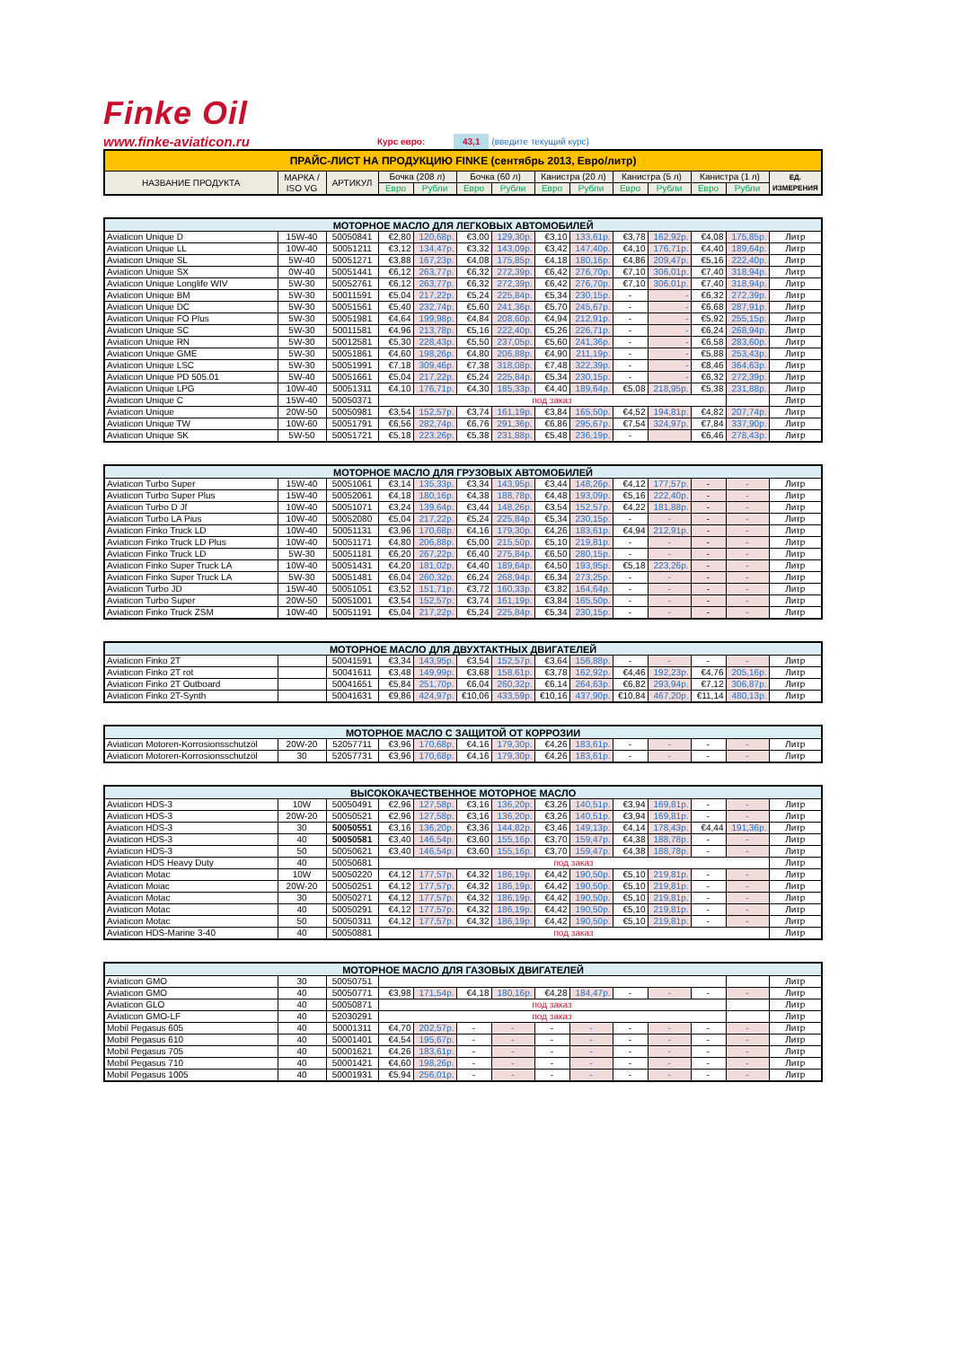Finke Oil
www.finke-aviaticon.ru Курс евро: 43,1 (введите текущий курс)
| ПРАЙС-ЛИСТ НА ПРОДУКЦИЮ FINKE (сентябрь 2013, Евро/литр) | | | | | | | | | | | | | |
| --- | --- | --- | --- | --- | --- | --- | --- | --- | --- | --- | --- | --- | --- |
| НАЗВАНИЕ ПРОДУКТА | МАРКА / ISO VG | АРТИКУЛ | Бочка (208 л) | | Бочка (60 л) | | Канистра (20 л) | | Канистра (5 л) | | Канистра (1 л) | | ЕД. ИЗМЕРЕНИЯ |
| | | | Евро | Рубли | Евро | Рубли | Евро | Рубли | Евро | Рубли | Евро | Рубли | |
| МОТОРНОЕ МАСЛО ДЛЯ ЛЕГКОВЫХ АВТОМОБИЛЕЙ | | | | | | | | | | | | | |
| --- | --- | --- | --- | --- | --- | --- | --- | --- | --- | --- | --- | --- | --- |
| Aviaticon Unique D | 15W-40 | 50050841 | €2,80 | 120,68р. | €3,00 | 129,30р. | €3,10 | 133,61р. | €3,78 | 162,92р. | €4,08 | 175,85р. | Литр |
| Aviaticon Unique LL | 10W-40 | 50051211 | €3,12 | 134,47р. | €3,32 | 143,09р. | €3,42 | 147,40р. | €4,10 | 176,71р. | €4,40 | 189,64р. | Литр |
| Aviaticon Unique SL | 5W-40 | 50051271 | €3,88 | 167,23р. | €4,08 | 175,85р. | €4,18 | 180,16р. | €4,86 | 209,47р. | €5,16 | 222,40р. | Литр |
| Aviaticon Unique SX | 0W-40 | 50051441 | €6,12 | 263,77р. | €6,32 | 272,39р. | €6,42 | 276,70р. | €7,10 | 306,01р. | €7,40 | 318,94р. | Литр |
| Aviaticon Unique Longlife WIV | 5W-30 | 50052761 | €6,12 | 263,77р. | €6,32 | 272,39р. | €6,42 | 276,70р. | €7,10 | 306,01р. | €7,40 | 318,94р. | Литр |
| Aviaticon Unique BM | 5W-30 | 50011591 | €5,04 | 217,22р. | €5,24 | 225,84р. | €5,34 | 230,15р. | - | - | €6,32 | 272,39р. | Литр |
| Aviaticon Unique DC | 5W-30 | 50051561 | €5,40 | 232,74р. | €5,60 | 241,36р. | €5,70 | 245,67р. | - | - | €6,68 | 287,91р. | Литр |
| Aviaticon Unique FO Plus | 5W-30 | 50051981 | €4,64 | 199,98р. | €4,84 | 208,60р. | €4,94 | 212,91р. | - | - | €5,92 | 255,15р. | Литр |
| Aviaticon Unique SC | 5W-30 | 50011581 | €4,96 | 213,78р. | €5,16 | 222,40р. | €5,26 | 226,71р. | - | - | €6,24 | 268,94р. | Литр |
| Aviaticon Unique RN | 5W-30 | 50012581 | €5,30 | 228,43р. | €5,50 | 237,05р. | €5,60 | 241,36р. | - | - | €6,58 | 283,60р. | Литр |
| Aviaticon Unique GME | 5W-30 | 50051861 | €4,60 | 198,26р. | €4,80 | 206,88р. | €4,90 | 211,19р. | - | - | €5,88 | 253,43р. | Литр |
| Aviaticon Unique LSC | 5W-30 | 50051991 | €7,18 | 309,46р. | €7,38 | 318,08р. | €7,48 | 322,39р. | - | - | €8,46 | 364,63р. | Литр |
| Aviaticon Unique PD 505.01 | 5W-40 | 50051661 | €5,04 | 217,22р. | €5,24 | 225,84р. | €5,34 | 230,15р. | - | - | €6,32 | 272,39р. | Литр |
| Aviaticon Unique LPG | 10W-40 | 50051311 | €4,10 | 176,71р. | €4,30 | 185,33р. | €4,40 | 189,64р. | €5,08 | 218,95р. | €5,38 | 231,88р. | Литр |
| Aviaticon Unique C | 15W-40 | 50050371 | под заказ | | | | | | | | | | Литр |
| Aviaticon Unique | 20W-50 | 50050981 | €3,54 | 152,57р. | €3,74 | 161,19р. | €3,84 | 165,50р. | €4,52 | 194,81р. | €4,82 | 207,74р. | Литр |
| Aviaticon Unique TW | 10W-60 | 50051791 | €6,56 | 282,74р. | €6,76 | 291,36р. | €6,86 | 295,67р. | €7,54 | 324,97р. | €7,84 | 337,90р. | Литр |
| Aviaticon Unique SK | 5W-50 | 50051721 | €5,18 | 223,26р. | €5,38 | 231,88р. | €5,48 | 236,19р. | - | | €6,46 | 278,43р. | Литр |
| МОТОРНОЕ МАСЛО ДЛЯ ГРУЗОВЫХ АВТОМОБИЛЕЙ | | | | | | | | | | | | | |
| --- | --- | --- | --- | --- | --- | --- | --- | --- | --- | --- | --- | --- | --- |
| Aviaticon Turbo Super | 15W-40 | 50051061 | €3,14 | 135,33р. | €3,34 | 143,95р. | €3,44 | 148,26р. | €4,12 | 177,57р. | - | - | Литр |
| Aviaticon Turbo Super Plus | 15W-40 | 50052061 | €4,18 | 180,16р. | €4,38 | 188,78р. | €4,48 | 193,09р. | €5,16 | 222,40р. | - | - | Литр |
| Aviaticon Turbo D Jf | 10W-40 | 50051071 | €3,24 | 139,64р. | €3,44 | 148,26р. | €3,54 | 152,57р. | €4,22 | 181,88р. | - | - | Литр |
| Aviaticon Turbo LA Pius | 10W-40 | 50052080 | €5,04 | 217,22р. | €5,24 | 225,84р. | €5,34 | 230,15р. | - | - | - | - | Литр |
| Aviaticon Finko Truck LD | 10W-40 | 50051131 | €3,96 | 170,68р. | €4,16 | 179,30р. | €4,26 | 183,61р. | €4,94 | 212,91р. | - | - | Литр |
| Aviaticon Finko Truck LD Plus | 10W-40 | 50051171 | €4,80 | 206,88р. | €5,00 | 215,50р. | €5,10 | 219,81р. | - | - | - | - | Литр |
| Aviaticon Finko Truck LD | 5W-30 | 50051181 | €6,20 | 267,22р. | €6,40 | 275,84р. | €6,50 | 280,15р. | - | - | - | - | Литр |
| Aviaticon Finko Super Truck LA | 10W-40 | 50051431 | €4,20 | 181,02р. | €4,40 | 189,64р. | €4,50 | 193,95р. | €5,18 | 223,26р. | - | - | Литр |
| Aviaticon Finko Super Truck LA | 5W-30 | 50051481 | €6,04 | 260,32р. | €6,24 | 268,94р. | €6,34 | 273,25р. | - | - | - | - | Литр |
| Aviaticon Turbo JD | 15W-40 | 50051051 | €3,52 | 151,71р. | €3,72 | 160,33р. | €3,82 | 164,64р. | - | - | - | - | Литр |
| Aviaticon Turbo Super | 20W-50 | 50051001 | €3,54 | 152,57р. | €3,74 | 161,19р. | €3,84 | 165,50р. | - | - | - | - | Литр |
| Aviaticon Finko Truck ZSM | 10W-40 | 50051191 | €5,04 | 217,22р. | €5,24 | 225,84р. | €5,34 | 230,15р. | - | - | - | - | Литр |
| МОТОРНОЕ МАСЛО ДЛЯ ДВУХТАКТНЫХ ДВИГАТЕЛЕЙ | | | | | | | | | | | | | |
| --- | --- | --- | --- | --- | --- | --- | --- | --- | --- | --- | --- | --- | --- |
| Aviaticon Finko 2T | | 50041591 | €3,34 | 143,95р. | €3,54 | 152,57р. | €3,64 | 156,88р. | - | - | - | - | Литр |
| Aviaticon Finko 2T rot | | 50041611 | €3,48 | 149,99р. | €3,68 | 158,61р. | €3,78 | 162,92р. | €4,46 | 192,23р. | €4,76 | 205,16р. | Литр |
| Aviaticon Finko 2T Outboard | | 50041651 | €5,84 | 251,70р. | €6,04 | 260,32р. | €6,14 | 264,63р. | €6,82 | 293,94р. | €7,12 | 306,87р. | Литр |
| Aviaticon Finko 2T-Synth | | 50041631 | €9,86 | 424,97р. | €10,06 | 433,59р. | €10,16 | 437,90р. | €10,84 | 467,20р. | €11,14 | 480,13р. | Литр |
| МОТОРНОЕ МАСЛО С ЗАЩИТОЙ ОТ КОРРОЗИИ | | | | | | | | | | | | | |
| --- | --- | --- | --- | --- | --- | --- | --- | --- | --- | --- | --- | --- | --- |
| Aviaticon Motoren-Korrosionsschutzöl | 20W-20 | 52057711 | €3,96 | 170,68р. | €4,16 | 179,30р. | €4,26 | 183,61р. | - | - | - | - | Литр |
| Aviaticon Motoren-Korrosionsschutzöl | 30 | 52057731 | €3,96 | 170,68р. | €4,16 | 179,30р. | €4,26 | 183,61р. | - | - | - | - | Литр |
| ВЫСОКОКАЧЕСТВЕННОЕ МОТОРНОЕ МАСЛО | | | | | | | | | | | | | |
| --- | --- | --- | --- | --- | --- | --- | --- | --- | --- | --- | --- | --- | --- |
| Aviaticon HDS-3 | 10W | 50050491 | €2,96 | 127,58р. | €3,16 | 136,20р. | €3,26 | 140,51р. | €3,94 | 169,81р. | - | - | Литр |
| Aviaticon HDS-3 | 20W-20 | 50050521 | €2,96 | 127,58р. | €3,16 | 136,20р. | €3,26 | 140,51р. | €3,94 | 169,81р. | - | - | Литр |
| Aviaticon HDS-3 | 30 | 50050551 | €3,16 | 136,20р. | €3,36 | 144,82р. | €3,46 | 149,13р. | €4,14 | 178,43р. | €4,44 | 191,36р. | Литр |
| Aviaticon HDS-3 | 40 | 50050581 | €3,40 | 146,54р. | €3,60 | 155,16р. | €3,70 | 159,47р. | €4,38 | 188,78р. | - | - | Литр |
| Aviaticon HDS-3 | 50 | 50050621 | €3,40 | 146,54р. | €3,60 | 155,16р. | €3,70 | 159,47р. | €4,38 | 188,78р. | - | - | Литр |
| Aviaticon HDS Heavy Duty | 40 | 50050681 | под заказ | | | | | | | | | | Литр |
| Aviaticon Motac | 10W | 50050220 | €4,12 | 177,57р. | €4,32 | 186,19р. | €4,42 | 190,50р. | €5,10 | 219,81р. | - | - | Литр |
| Aviaticon Moiac | 20W-20 | 50050251 | €4,12 | 177,57р. | €4,32 | 186,19р. | €4,42 | 190,50р. | €5,10 | 219,81р. | - | - | Литр |
| Aviaticon Motac | 30 | 50050271 | €4,12 | 177,57р. | €4,32 | 186,19р. | €4,42 | 190,50р. | €5,10 | 219,81р. | - | - | Литр |
| Aviaticon Motac | 40 | 50050291 | €4,12 | 177,57р. | €4,32 | 186,19р. | €4,42 | 190,50р. | €5,10 | 219,81р. | - | - | Литр |
| Aviaticon Motac | 50 | 50050311 | €4,12 | 177,57р. | €4,32 | 186,19р. | €4,42 | 190,50р. | €5,10 | 219,81р. | - | - | Литр |
| Aviaticon HDS-Marine 3-40 | 40 | 50050881 | под заказ | | | | | | | | | | Литр |
| МОТОРНОЕ МАСЛО ДЛЯ ГАЗОВЫХ ДВИГАТЕЛЕЙ | | | | | | | | | | | | | |
| --- | --- | --- | --- | --- | --- | --- | --- | --- | --- | --- | --- | --- | --- |
| Aviaticon GMO | 30 | 50050751 | | | | | | | | | | | Литр |
| Aviaticon GMO | 40 | 50050771 | €3,98 | 171,54р. | €4,18 | 180,16р. | €4,28 | 184,47р. | - | - | - | - | Литр |
| Aviaticon GLO | 40 | 50050871 | под заказ | | | | | | | | | | Литр |
| Aviaticon GMO-LF | 40 | 52030291 | под заказ | | | | | | | | | | Литр |
| Mobil Pegasus 605 | 40 | 50001311 | €4,70 | 202,57р. | - | - | - | - | - | - | - | - | Литр |
| Mobil Pegasus 610 | 40 | 50001401 | €4,54 | 195,67р. | - | - | - | - | - | - | - | - | Литр |
| Mobil Pegasus 705 | 40 | 50001621 | €4,26 | 183,61р. | - | - | - | - | - | - | - | - | Литр |
| Mobil Pegasus 710 | 40 | 50001421 | €4,60 | 198,26р. | - | - | - | - | - | - | - | - | Литр |
| Mobil Pegasus 1005 | 40 | 50001931 | €5,94 | 256,01р. | - | - | - | - | - | - | - | - | Литр |